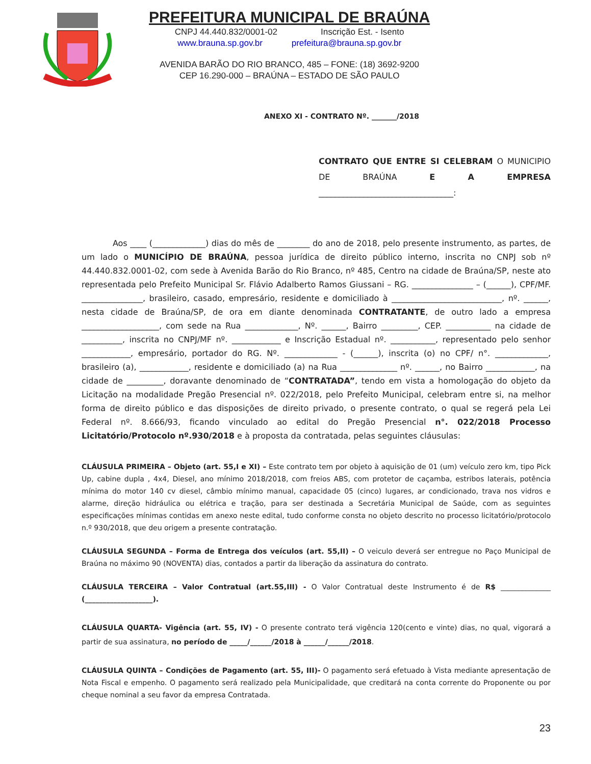PREFEITURA MUNICIPAL DE BRAÚNA
CNPJ 44.440.832/0001-02 Inscrição Est. - Isento
www.brauna.sp.gov.br prefeitura@brauna.sp.gov.br
AVENIDA BARÃO DO RIO BRANCO, 485 – FONE: (18) 3692-9200
CEP 16.290-000 – BRAÚNA – ESTADO DE SÃO PAULO
ANEXO XI - CONTRATO Nº. _______/2018
CONTRATO QUE ENTRE SI CELEBRAM O MUNICIPIO DE BRAÚNA E A EMPRESA _________________________________:
Aos ____ (_____________) dias do mês de ________ do ano de 2018, pelo presente instrumento, as partes, de um lado o MUNICÍPIO DE BRAÚNA, pessoa jurídica de direito público interno, inscrita no CNPJ sob nº 44.440.832.0001-02, com sede à Avenida Barão do Rio Branco, nº 485, Centro na cidade de Braúna/SP, neste ato representada pelo Prefeito Municipal Sr. Flávio Adalberto Ramos Giussani – RG. _______________ – (______), CPF/MF. _______________, brasileiro, casado, empresário, residente e domiciliado à ___________________________, nº. ______, nesta cidade de Braúna/SP, de ora em diante denominada CONTRATANTE, de outro lado a empresa ___________________, com sede na Rua _____________, Nº. ______, Bairro _________, CEP. ___________ na cidade de __________, inscrita no CNPJ/MF nº. ____________ e Inscrição Estadual nº. ___________, representado pelo senhor ____________, empresário, portador do RG. Nº. _____________ - (______), inscrita (o) no CPF/ n°. _____________, brasileiro (a), ____________, residente e domiciliado (a) na Rua ______________ nº. ______, no Bairro ____________, na cidade de _________, doravante denominado de “CONTRATADA”, tendo em vista a homologação do objeto da Licitação na modalidade Pregão Presencial nº. 022/2018, pelo Prefeito Municipal, celebram entre si, na melhor forma de direito público e das disposições de direito privado, o presente contrato, o qual se regerá pela Lei Federal nº. 8.666/93, ficando vinculado ao edital do Pregão Presencial n°. 022/2018 Processo Licitatório/Protocolo nº.930/2018 e à proposta da contratada, pelas seguintes cláusulas:
CLÁUSULA PRIMEIRA – Objeto (art. 55,I e XI) – Este contrato tem por objeto à aquisição de 01 (um) veículo zero km, tipo Pick Up, cabine dupla , 4x4, Diesel, ano mínimo 2018/2018, com freios ABS, com protetor de caçamba, estribos laterais, potência mínima do motor 140 cv diesel, câmbio mínimo manual, capacidade 05 (cinco) lugares, ar condicionado, trava nos vidros e alarme, direção hidráulica ou elétrica e tração, para ser destinada a Secretária Municipal de Saúde, com as seguintes especificações mínimas contidas em anexo neste edital, tudo conforme consta no objeto descrito no processo licitatório/protocolo n.º 930/2018, que deu origem a presente contratação.
CLÁUSULA SEGUNDA – Forma de Entrega dos veículos (art. 55,II) – O veiculo deverá ser entregue no Paço Municipal de Braúna no máximo 90 (NOVENTA) dias, contados a partir da liberação da assinatura do contrato.
CLÁUSULA TERCEIRA – Valor Contratual (art.55,III) - O Valor Contratual deste Instrumento é de R$ ______________ (___________________).
CLÁUSULA QUARTA- Vigência (art. 55, IV) - O presente contrato terá vigência 120(cento e vinte) dias, no qual, vigorará a partir de sua assinatura, no período de _____/______/2018 à ______/______/2018.
CLÁUSULA QUINTA – Condições de Pagamento (art. 55, III)- O pagamento será efetuado à Vista mediante apresentação de Nota Fiscal e empenho. O pagamento será realizado pela Municipalidade, que creditará na conta corrente do Proponente ou por cheque nominal a seu favor da empresa Contratada.
23